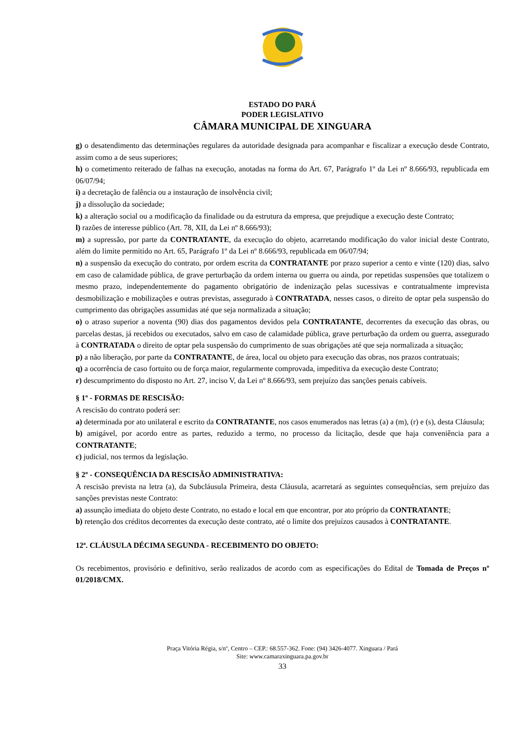ESTADO DO PARÁ
PODER LEGISLATIVO
CÂMARA MUNICIPAL DE XINGUARA
g) o desatendimento das determinações regulares da autoridade designada para acompanhar e fiscalizar a execução desde Contrato, assim como a de seus superiores;
h) o cometimento reiterado de falhas na execução, anotadas na forma do Art. 67, Parágrafo 1º da Lei nº 8.666/93, republicada em 06/07/94;
i) a decretação de falência ou a instauração de insolvência civil;
j) a dissolução da sociedade;
k) a alteração social ou a modificação da finalidade ou da estrutura da empresa, que prejudique a execução deste Contrato;
l) razões de interesse público (Art. 78, XII, da Lei nº 8.666/93);
m) a supressão, por parte da CONTRATANTE, da execução do objeto, acarretando modificação do valor inicial deste Contrato, além do limite permitido no Art. 65, Parágrafo 1º da Lei nº 8.666/93, republicada em 06/07/94;
n) a suspensão da execução do contrato, por ordem escrita da CONTRATANTE por prazo superior a cento e vinte (120) dias, salvo em caso de calamidade pública, de grave perturbação da ordem interna ou guerra ou ainda, por repetidas suspensões que totalizem o mesmo prazo, independentemente do pagamento obrigatório de indenização pelas sucessivas e contratualmente imprevista desmobilização e mobilizações e outras previstas, assegurado à CONTRATADA, nesses casos, o direito de optar pela suspensão do cumprimento das obrigações assumidas até que seja normalizada a situação;
o) o atraso superior a noventa (90) dias dos pagamentos devidos pela CONTRATANTE, decorrentes da execução das obras, ou parcelas destas, já recebidos ou executados, salvo em caso de calamidade pública, grave perturbação da ordem ou guerra, assegurado à CONTRATADA o direito de optar pela suspensão do cumprimento de suas obrigações até que seja normalizada a situação;
p) a não liberação, por parte da CONTRATANTE, de área, local ou objeto para execução das obras, nos prazos contratuais;
q) a ocorrência de caso fortuito ou de força maior, regularmente comprovada, impeditiva da execução deste Contrato;
r) descumprimento do disposto no Art. 27, inciso V, da Lei nº 8.666/93, sem prejuízo das sanções penais cabíveis.
§ 1º - FORMAS DE RESCISÃO:
A rescisão do contrato poderá ser:
a) determinada por ato unilateral e escrito da CONTRATANTE, nos casos enumerados nas letras (a) a (m), (r) e (s), desta Cláusula;
b) amigável, por acordo entre as partes, reduzido a termo, no processo da licitação, desde que haja conveniência para a CONTRATANTE;
c) judicial, nos termos da legislação.
§ 2º - CONSEQUÊNCIA DA RESCISÃO ADMINISTRATIVA:
A rescisão prevista na letra (a), da Subcláusula Primeira, desta Cláusula, acarretará as seguintes consequências, sem prejuízo das sanções previstas neste Contrato:
a) assunção imediata do objeto deste Contrato, no estado e local em que encontrar, por ato próprio da CONTRATANTE;
b) retenção dos créditos decorrentes da execução deste contrato, até o limite dos prejuízos causados à CONTRATANTE.
12ª. CLÁUSULA DÉCIMA SEGUNDA - RECEBIMENTO DO OBJETO:
Os recebimentos, provisório e definitivo, serão realizados de acordo com as especificações do Edital de Tomada de Preços nº 01/2018/CMX.
Praça Vitória Régia, s/nº, Centro – CEP.: 68.557-362. Fone: (94) 3426-4077. Xinguara / Pará
Site: www.camaraxinguara.pa.gov.br
33